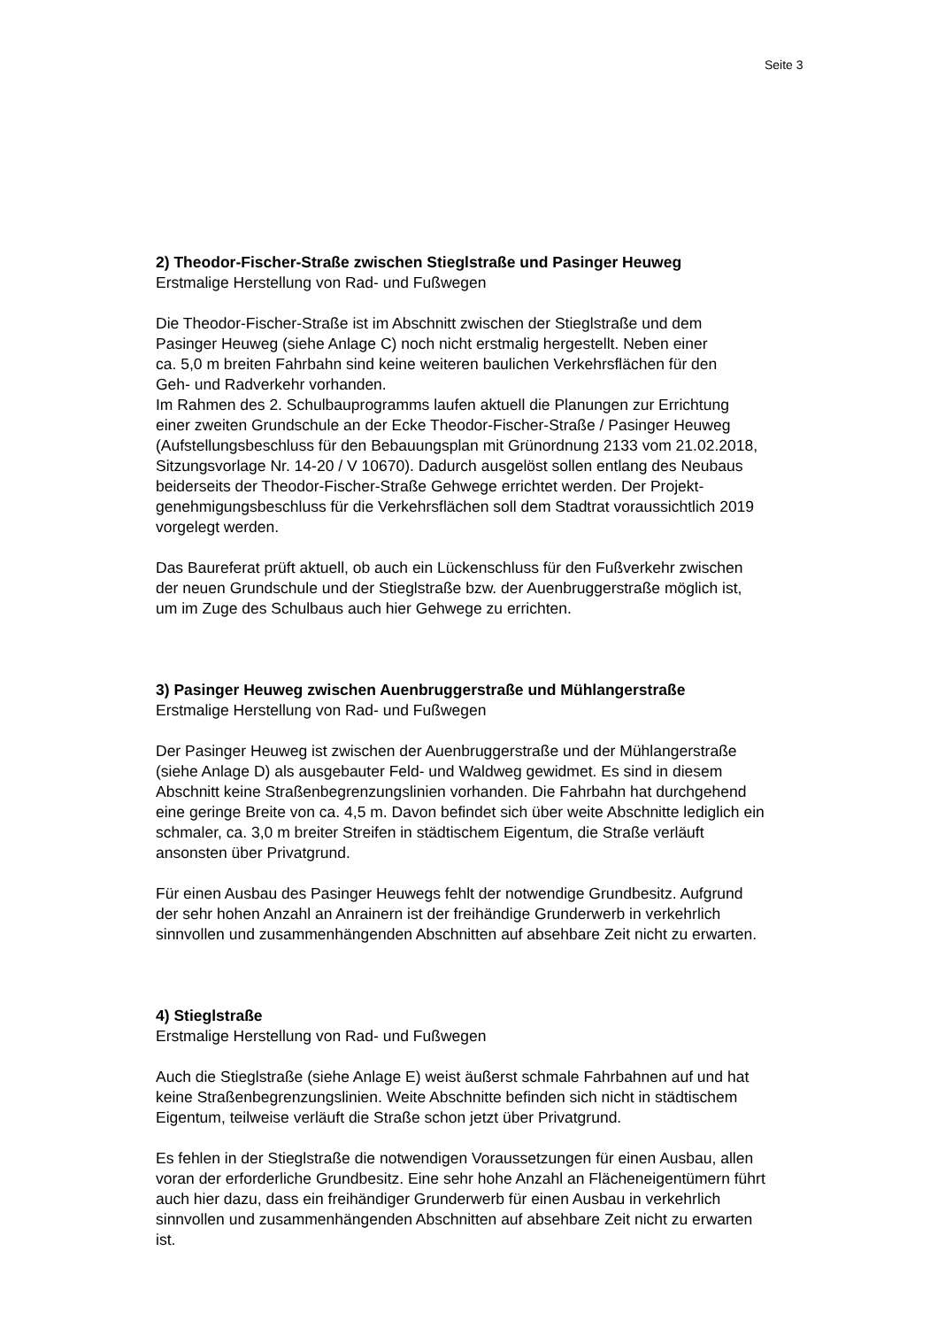Seite 3
2) Theodor-Fischer-Straße zwischen Stieglstraße und Pasinger Heuweg
Erstmalige Herstellung von Rad- und Fußwegen
Die Theodor-Fischer-Straße ist im Abschnitt zwischen der Stieglstraße und dem
Pasinger Heuweg (siehe Anlage C) noch nicht erstmalig hergestellt. Neben einer
ca. 5,0 m breiten Fahrbahn sind keine weiteren baulichen Verkehrsflächen für den
Geh- und Radverkehr vorhanden.
Im Rahmen des 2. Schulbauprogramms laufen aktuell die Planungen zur Errichtung
einer zweiten Grundschule an der Ecke Theodor-Fischer-Straße / Pasinger Heuweg
(Aufstellungsbeschluss für den Bebauungsplan mit Grünordnung 2133 vom 21.02.2018,
Sitzungsvorlage Nr. 14-20 / V 10670). Dadurch ausgelöst sollen entlang des Neubaus
beiderseits der Theodor-Fischer-Straße Gehwege errichtet werden. Der Projekt-
genehmigungsbeschluss für die Verkehrsflächen soll dem Stadtrat voraussichtlich 2019
vorgelegt werden.
Das Baureferat prüft aktuell, ob auch ein Lückenschluss für den Fußverkehr zwischen
der neuen Grundschule und der Stieglstraße bzw. der Auenbruggerstraße möglich ist,
um im Zuge des Schulbaus auch hier Gehwege zu errichten.
3) Pasinger Heuweg zwischen Auenbruggerstraße und Mühlangerstraße
Erstmalige Herstellung von Rad- und Fußwegen
Der Pasinger Heuweg ist zwischen der Auenbruggerstraße und der Mühlangerstraße
(siehe Anlage D) als ausgebauter Feld- und Waldweg gewidmet. Es sind in diesem
Abschnitt keine Straßenbegrenzungslinien vorhanden. Die Fahrbahn hat durchgehend
eine geringe Breite von ca. 4,5 m. Davon befindet sich über weite Abschnitte lediglich ein
schmaler, ca. 3,0 m breiter Streifen in städtischem Eigentum, die Straße verläuft
ansonsten über Privatgrund.
Für einen Ausbau des Pasinger Heuwegs fehlt der notwendige Grundbesitz. Aufgrund
der sehr hohen Anzahl an Anrainern ist der freihändige Grunderwerb in verkehrlich
sinnvollen und zusammenhängenden Abschnitten auf absehbare Zeit nicht zu erwarten.
4) Stieglstraße
Erstmalige Herstellung von Rad- und Fußwegen
Auch die Stieglstraße (siehe Anlage E) weist äußerst schmale Fahrbahnen auf und hat
keine Straßenbegrenzungslinien. Weite Abschnitte befinden sich nicht in städtischem
Eigentum, teilweise verläuft die Straße schon jetzt über Privatgrund.
Es fehlen in der Stieglstraße die notwendigen Voraussetzungen für einen Ausbau, allen
voran der erforderliche Grundbesitz. Eine sehr hohe Anzahl an Flächeneigentümern führt
auch hier dazu, dass ein freihändiger Grunderwerb für einen Ausbau in verkehrlich
sinnvollen und zusammenhängenden Abschnitten auf absehbare Zeit nicht zu erwarten
ist.